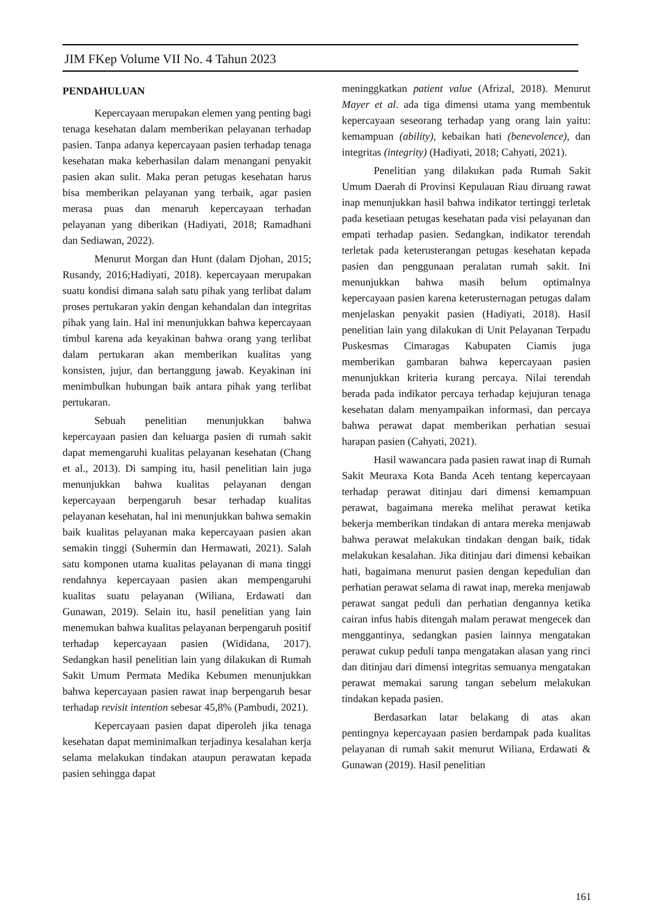JIM FKep Volume VII No. 4 Tahun 2023
PENDAHULUAN
Kepercayaan merupakan elemen yang penting bagi tenaga kesehatan dalam memberikan pelayanan terhadap pasien. Tanpa adanya kepercayaan pasien terhadap tenaga kesehatan maka keberhasilan dalam menangani penyakit pasien akan sulit. Maka peran petugas kesehatan harus bisa memberikan pelayanan yang terbaik, agar pasien merasa puas dan menaruh kepercayaan terhadan pelayanan yang diberikan (Hadiyati, 2018; Ramadhani dan Sediawan, 2022).
Menurut Morgan dan Hunt (dalam Djohan, 2015; Rusandy, 2016;Hadiyati, 2018). kepercayaan merupakan suatu kondisi dimana salah satu pihak yang terlibat dalam proses pertukaran yakin dengan kehandalan dan integritas pihak yang lain. Hal ini menunjukkan bahwa kepercayaan timbul karena ada keyakinan bahwa orang yang terlibat dalam pertukaran akan memberikan kualitas yang konsisten, jujur, dan bertanggung jawab. Keyakinan ini menimbulkan hubungan baik antara pihak yang terlibat pertukaran.
Sebuah penelitian menunjukkan bahwa kepercayaan pasien dan keluarga pasien di rumah sakit dapat memengaruhi kualitas pelayanan kesehatan (Chang et al., 2013). Di samping itu, hasil penelitian lain juga menunjukkan bahwa kualitas pelayanan dengan kepercayaan berpengaruh besar terhadap kualitas pelayanan kesehatan, hal ini menunjukkan bahwa semakin baik kualitas pelayanan maka kepercayaan pasien akan semakin tinggi (Suhermin dan Hermawati, 2021). Salah satu komponen utama kualitas pelayanan di mana tinggi rendahnya kepercayaan pasien akan mempengaruhi kualitas suatu pelayanan (Wiliana, Erdawati dan Gunawan, 2019). Selain itu, hasil penelitian yang lain menemukan bahwa kualitas pelayanan berpengaruh positif terhadap kepercayaan pasien (Wididana, 2017). Sedangkan hasil penelitian lain yang dilakukan di Rumah Sakit Umum Permata Medika Kebumen menunjukkan bahwa kepercayaan pasien rawat inap berpengaruh besar terhadap revisit intention sebesar 45,8% (Pambudi, 2021).
Kepercayaan pasien dapat diperoleh jika tenaga kesehatan dapat meminimalkan terjadinya kesalahan kerja selama melakukan tindakan ataupun perawatan kepada pasien sehingga dapat
meninggkatkan patient value (Afrizal, 2018). Menurut Mayer et al. ada tiga dimensi utama yang membentuk kepercayaan seseorang terhadap yang orang lain yaitu: kemampuan (ability), kebaikan hati (benevolence), dan integritas (integrity) (Hadiyati, 2018; Cahyati, 2021).
Penelitian yang dilakukan pada Rumah Sakit Umum Daerah di Provinsi Kepulauan Riau diruang rawat inap menunjukkan hasil bahwa indikator tertinggi terletak pada kesetiaan petugas kesehatan pada visi pelayanan dan empati terhadap pasien. Sedangkan, indikator terendah terletak pada keterusterangan petugas kesehatan kepada pasien dan penggunaan peralatan rumah sakit. Ini menunjukkan bahwa masih belum optimalnya kepercayaan pasien karena keterusternagan petugas dalam menjelaskan penyakit pasien (Hadiyati, 2018). Hasil penelitian lain yang dilakukan di Unit Pelayanan Terpadu Puskesmas Cimaragas Kabupaten Ciamis juga memberikan gambaran bahwa kepercayaan pasien menunjukkan kriteria kurang percaya. Nilai terendah berada pada indikator percaya terhadap kejujuran tenaga kesehatan dalam menyampaikan informasi, dan percaya bahwa perawat dapat memberikan perhatian sesuai harapan pasien (Cahyati, 2021).
Hasil wawancara pada pasien rawat inap di Rumah Sakit Meuraxa Kota Banda Aceh tentang kepercayaan terhadap perawat ditinjau dari dimensi kemampuan perawat, bagaimana mereka melihat perawat ketika bekerja memberikan tindakan di antara mereka menjawab bahwa perawat melakukan tindakan dengan baik, tidak melakukan kesalahan. Jika ditinjau dari dimensi kebaikan hati, bagaimana menurut pasien dengan kepedulian dan perhatian perawat selama di rawat inap, mereka menjawab perawat sangat peduli dan perhatian dengannya ketika cairan infus habis ditengah malam perawat mengecek dan menggantinya, sedangkan pasien lainnya mengatakan perawat cukup peduli tanpa mengatakan alasan yang rinci dan ditinjau dari dimensi integritas semuanya mengatakan perawat memakai sarung tangan sebelum melakukan tindakan kepada pasien.
Berdasarkan latar belakang di atas akan pentingnya kepercayaan pasien berdampak pada kualitas pelayanan di rumah sakit menurut Wiliana, Erdawati & Gunawan (2019). Hasil penelitian
161